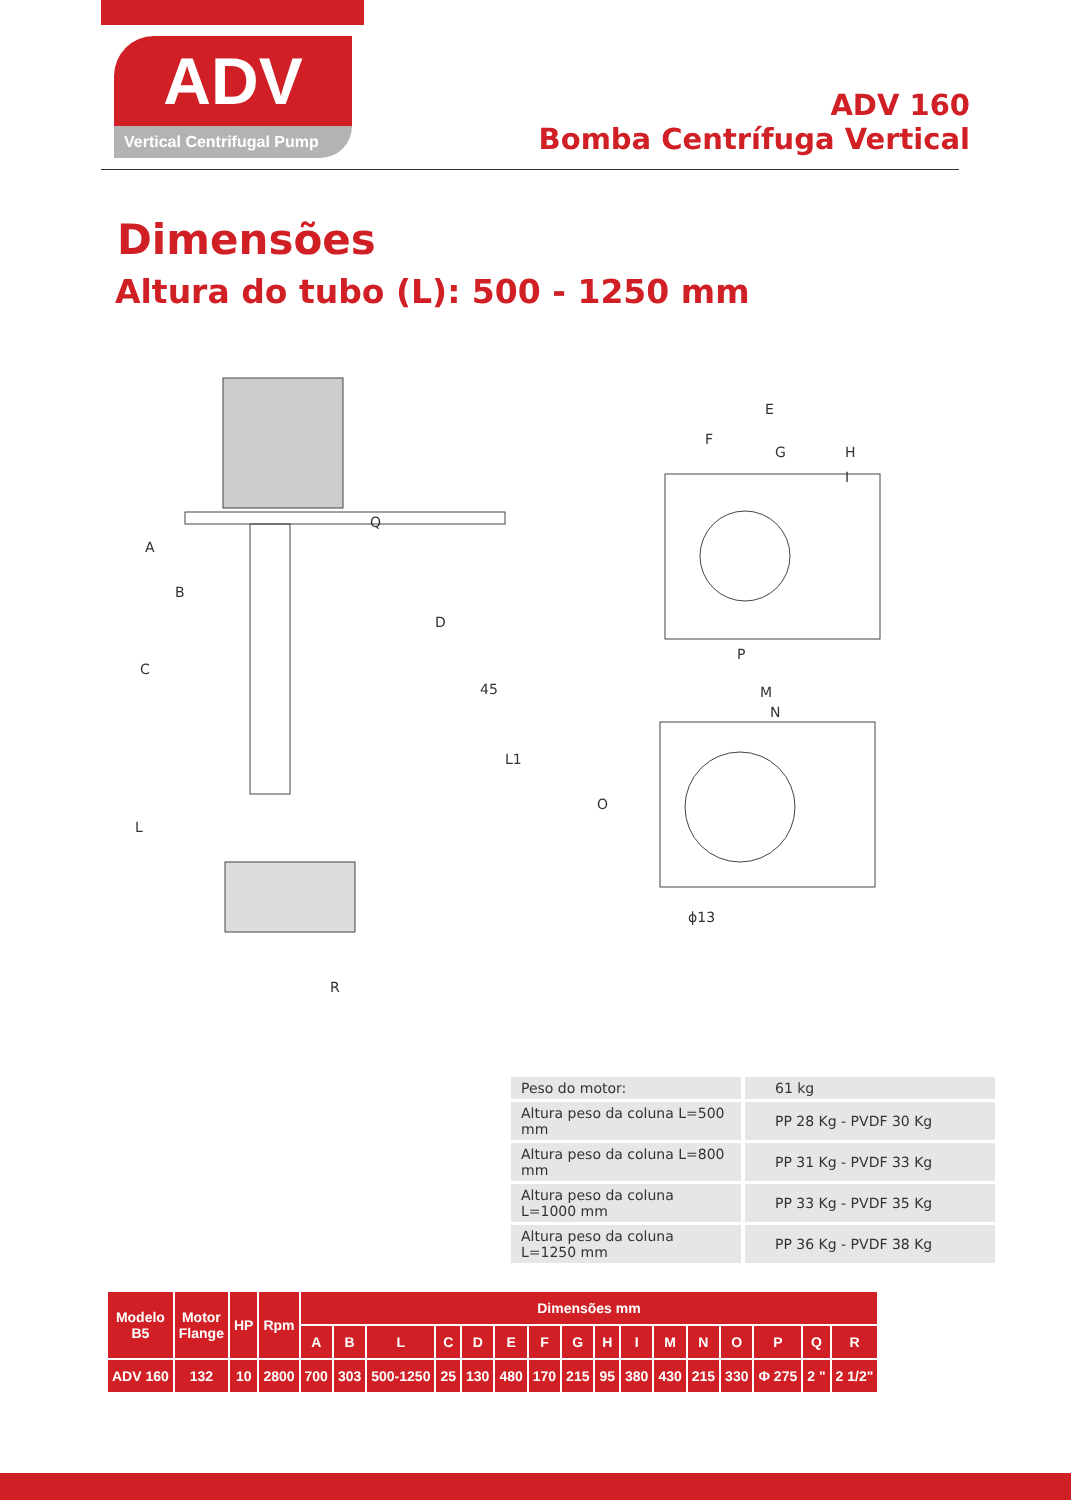ADV
Vertical Centrifugal Pump
ADV 160
Bomba Centrífuga Vertical
Dimensões
Altura do tubo (L): 500 - 1250 mm
A
B
Q
D
C
45
L1
L
R
E
F
G
H
I
P
M
N
O
ϕ13
| Peso do motor: | 61 kg |
| Altura peso da coluna L=500 mm | PP 28 Kg - PVDF 30 Kg |
| Altura peso da coluna L=800 mm | PP 31 Kg - PVDF 33 Kg |
| Altura peso da coluna L=1000 mm | PP 33 Kg - PVDF 35 Kg |
| Altura peso da coluna L=1250 mm | PP 36 Kg - PVDF 38 Kg |
| Modelo B5 | Motor Flange | HP | Rpm | Dimensões mm | | | | | | | | | | | | | | | |
| --- | --- | --- | --- | --- | --- | --- | --- | --- | --- | --- | --- | --- | --- | --- | --- | --- | --- | --- | --- |
| | | | | A | B | L | C | D | E | F | G | H | I | M | N | O | P | Q | R |
| ADV 160 | 132 | 10 | 2800 | 700 | 303 | 500-1250 | 25 | 130 | 480 | 170 | 215 | 95 | 380 | 430 | 215 | 330 | Φ 275 | 2 " | 2 1/2" |